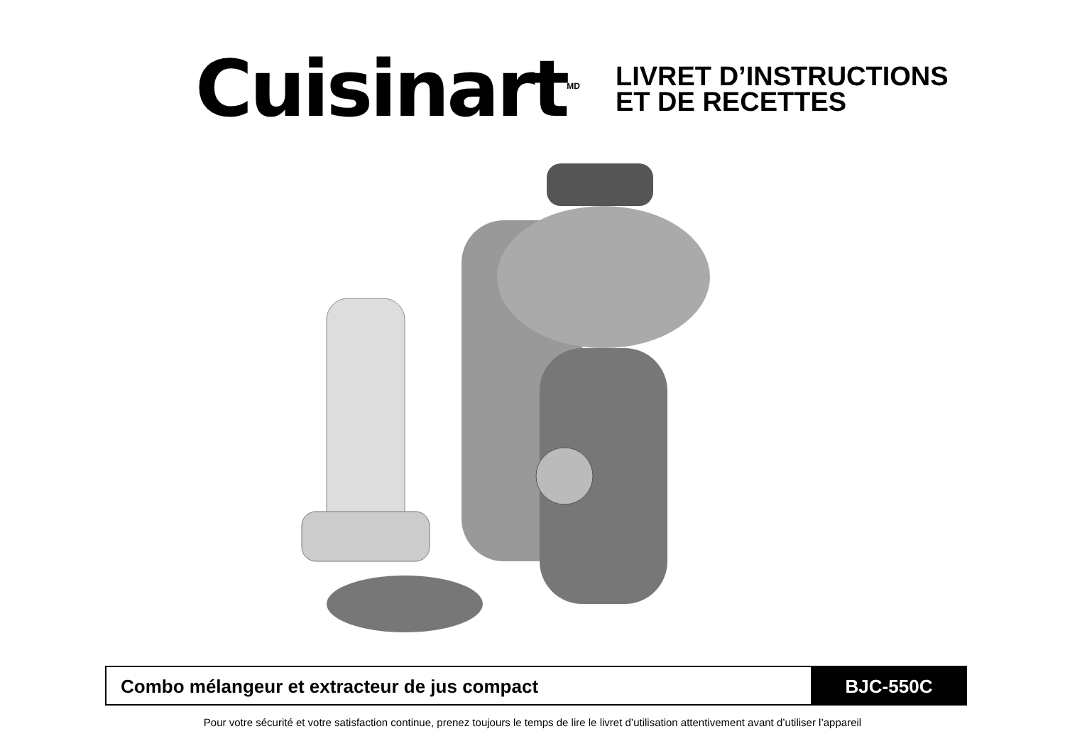Cuisinart<sup>MD</sup>
LIVRET D’INSTRUCTIONS
ET DE RECETTES
Combo mélangeur et extracteur de jus compact
BJC-550C
Pour votre sécurité et votre satisfaction continue, prenez toujours le temps de lire le livret d’utilisation attentivement avant d’utiliser l’appareil